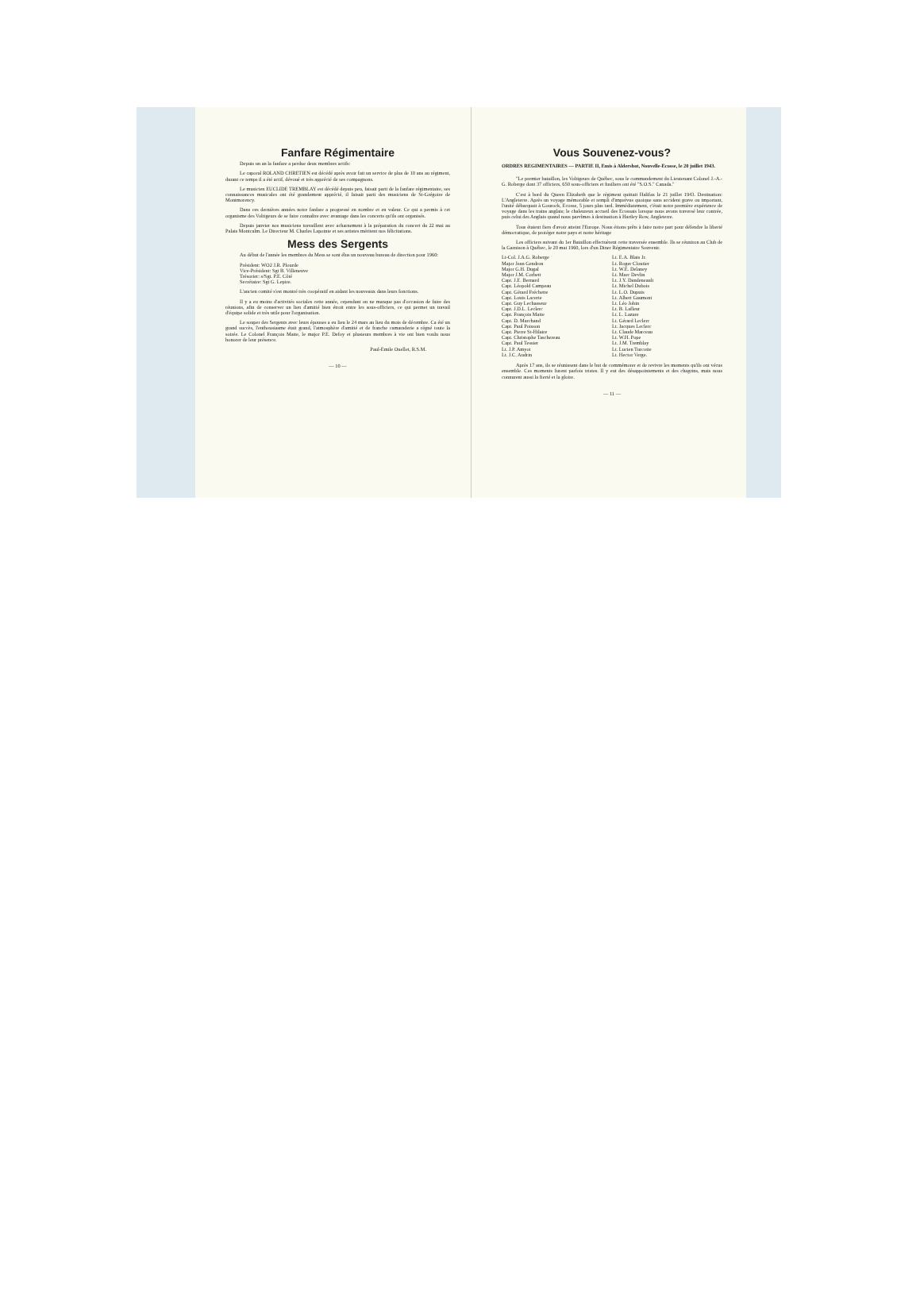Fanfare Régimentaire
Depuis un an la fanfare a perdue deux membres actifs:
Le caporal ROLAND CHRETIEN est décédé après avoir fait un service de plus de 10 ans au régiment, durant ce temps il a été actif, dévoué et très apprécié de ses compagnons.
Le musicien EUCLIDE TREMBLAY est décédé depuis peu, faisait parti de la fanfare régimentaire, ses connaissances musicales ont été grandement apprécié, il faisait parti des musiciens de St-Grégoire de Montmorency.
Dans ces dernières années notre fanfare a progressé en nombre et en valeur. Ce qui a permis à cet organisme des Voltigeurs de se faire connaître avec avantage dans les concerts qu'ils ont organisés.
Depuis janvier nos musiciens travaillent avec acharnement à la préparation du concert du 22 mai au Palais Montcalm. Le Directeur M. Charles Lapointe et ses artistes méritent nos félicitations.
Mess des Sergents
Au début de l'année les membres du Mess se sont élus un nouveau bureau de direction pour 1960:
Président: WO2 J.R. Plourde
Vice-Président: Sgt B. Villeneuve
Trésorier: s/Sgt. P.E. Côté
Secrétaire: Sgt G. Lepire.
L'ancien comité s'est montré très coopératif en aidant les nouveaux dans leurs fonctions.
Il y a eu moins d'activités sociales cette année, cependant on ne manque pas d'occasion de faire des réunions, afin de conserver un lien d'amitié bien étroit entre les sous-officiers, ce qui permet un travail d'équipe solide et très utile pour l'organisation.
Le souper des Sergents avec leurs épouses a eu lieu le 24 mars au lieu du mois de décembre. Ca été un grand succès, l'enthousiasme était grand, l'atmosphère d'amitié et de franche camaraderie a régné toute la soirée. Le Colonel François Matte, le major P.E. Defoy et plusieurs membres à vie ont bien voulu nous honorer de leur présence.
Paul-Emile Ouellet, R.S.M.
— 10 —
Vous Souvenez-vous?
ORDRES REGIMENTAIRES — PARTIE II, Emis à Aldershot, Nouvelle-Ecosse, le 20 juillet 1943.
"Le premier bataillon, les Voltigeurs de Québec, sous le commandement du Lieutenant Colonel J.-A.-G. Roberge dont 37 officiers, 650 sous-officiers et fusiliers ont été "S.O.S." Canada."
C'est à bord du Queen Elizabeth que le régiment quittait Halifax le 21 juillet 1943. Destination: L'Angleterre. Après un voyage mémorable et rempli d'imprévus quoique sans accident grave ou important, l'unité débarquait à Gourock, Ecosse, 5 jours plus tard. Immédiatement, c'était notre première expérience de voyage dans les trains anglais; le chaleureux accueil des Ecossais lorsque nous avons traversé leur contrée, puis celui des Anglais quand nous parvîmes à destination à Hartley Row, Angleterre.
Tous étaient fiers d'avoir atteint l'Europe. Nous étions prêts à faire notre part pour défendre la liberté démocratique, de protéger notre pays et notre héritage
Les officiers suivant du 1er Bataillon effectuèrent cette traversée ensemble. Ils se réuniron au Club de la Garnison à Québec, le 20 mai 1960, lors d'un Diner Régimentaire Souvenir.
Lt-Col. J.A.G. Roberge
Major Jean Gendron
Major G.H. Dugal
Major J.M. Corbett
Capt. J.E. Bernard
Capt. Léopold Campeau
Capt. Gérard Fréchette
Capt. Louis Lacerte
Capt. Guy Lechasseur
Capt. J.D.L. Leclerc
Capt. François Matte
Capt. D. Marchand
Capt. Paul Poisson
Capt. Pierre St-Hilaire
Capt. Christophe Taschereau
Capt. Paul Tessier
Lt. J.P. Amyot
Lt. J.C. Audrin
Lt. E.A. Blais Jr.
Lt. Roger Cloutier
Lt. W.E. Delaney
Lt. Marc Devlin
Lt. J.Y. Dandeneault
Lt. Michel Dubois
Lt. L.O. Dupuis
Lt. Albert Gaumont
Lt. Léo Jobin
Lt. B. Lafleur
Lt. L. Lazure
Lt. Gérard Leclerc
Lt. Jacques Leclerc
Lt. Claude Marceau
Lt. W.H. Pope
Lt. J.M. Tremblay
Lt. Lucien Turcotte
Lt. Hector Verge.
Après 17 ans, ils se réunissent dans le but de commémorer et de revivre les moments qu'ils ont vécus ensemble. Ces moments furent parfois tristes. Il y eut des désappointements et des chagrins, mais nous connurent aussi la fierté et la gloire.
— 11 —